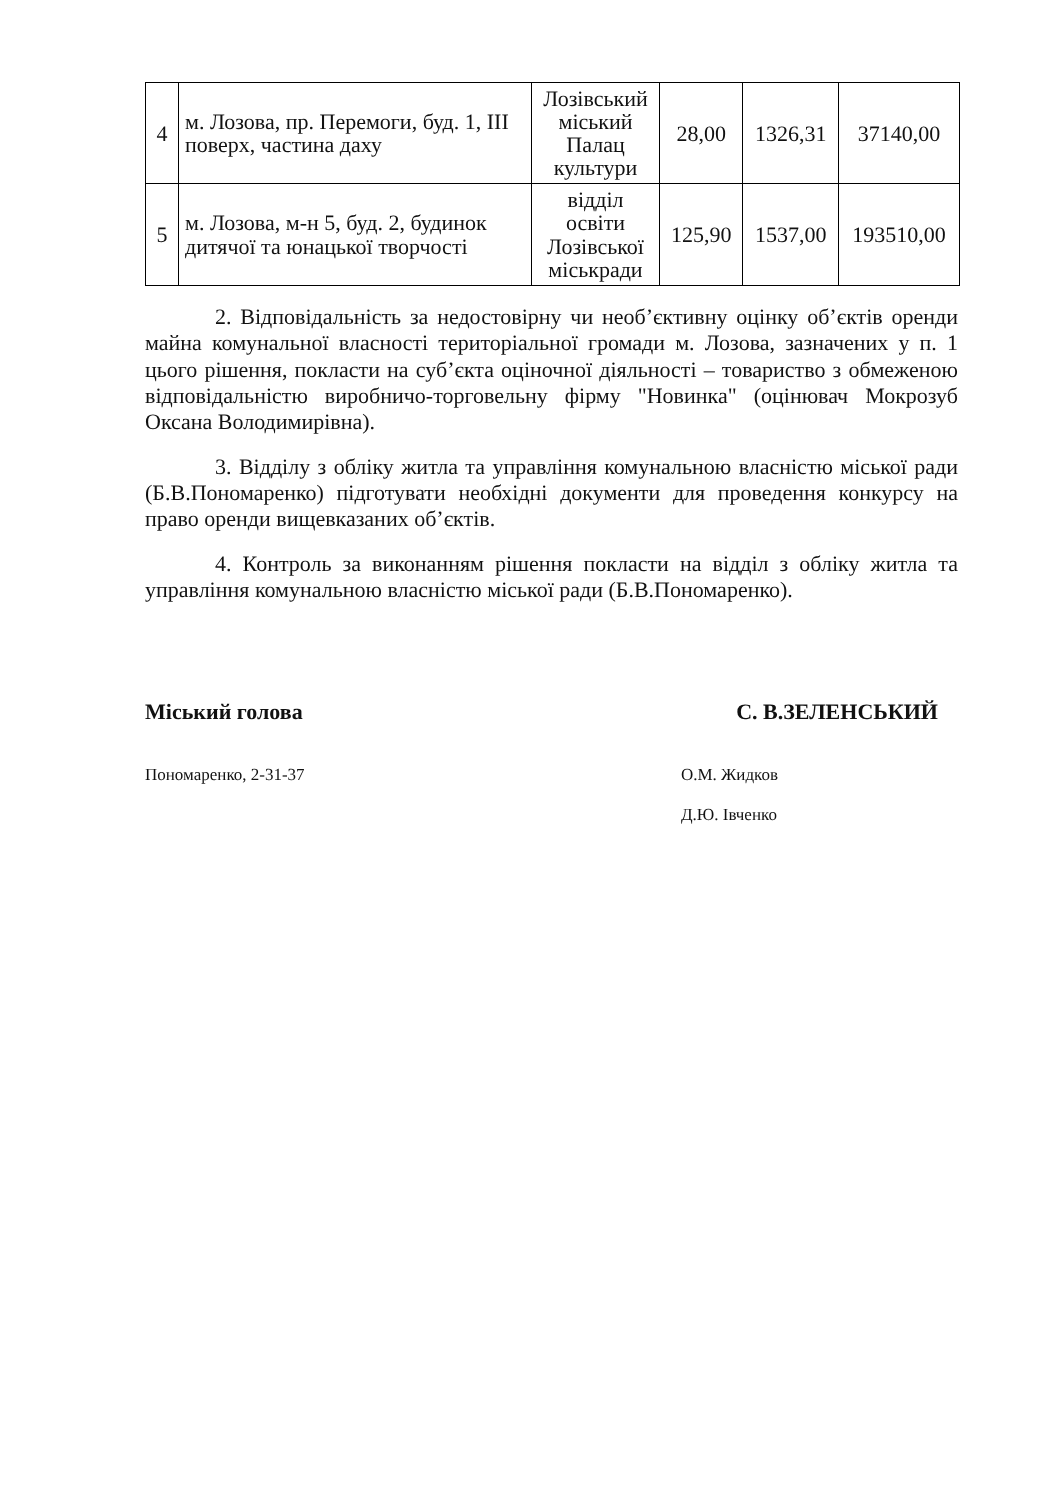| 4 | м. Лозова, пр. Перемоги, буд. 1, ІІІ поверх, частина даху | Лозівський міський Палац культури | 28,00 | 1326,31 | 37140,00 |
| 5 | м. Лозова, м-н 5, буд. 2, будинок дитячої та юнацької творчості | відділ освіти Лозівської міськради | 125,90 | 1537,00 | 193510,00 |
2. Відповідальність за недостовірну чи необ’єктивну оцінку об’єктів оренди майна комунальної власності територіальної громади м. Лозова, зазначених у п. 1 цього рішення, покласти на суб’єкта оціночної діяльності – товариство з обмеженою відповідальністю виробничо-торговельну фірму "Новинка" (оцінювач Мокрозуб Оксана Володимирівна).
3. Відділу з обліку житла та управління комунальною власністю міської ради (Б.В.Пономаренко) підготувати необхідні документи для проведення конкурсу на право оренди вищевказаних об’єктів.
4. Контроль за виконанням рішення покласти на відділ з обліку житла та управління комунальною власністю міської ради (Б.В.Пономаренко).
Міський голова С. В.ЗЕЛЕНСЬКИЙ
Пономаренко, 2-31-37 О.М. Жидков
Д.Ю. Івченко